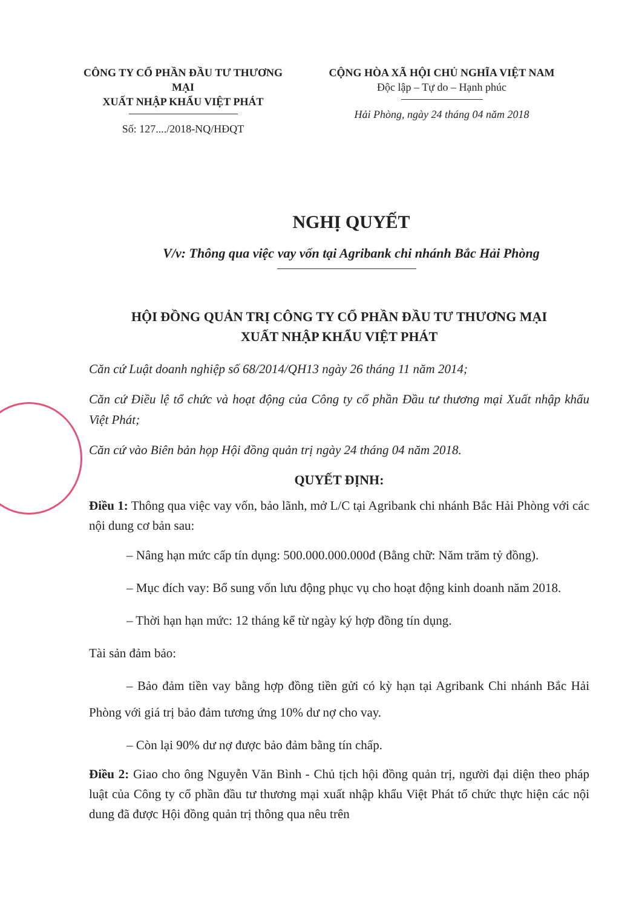CÔNG TY CỔ PHẦN ĐẦU TƯ THƯƠNG MẠI
XUẤT NHẬP KHẨU VIỆT PHÁT
Số: 127..../2018-NQ/HĐQT
CỘNG HÒA XÃ HỘI CHỦ NGHĨA VIỆT NAM
Độc lập – Tự do – Hạnh phúc
Hải Phòng, ngày 24 tháng 04 năm 2018
NGHỊ QUYẾT
V/v: Thông qua việc vay vốn tại Agribank chi nhánh Bắc Hải Phòng
HỘI ĐỒNG QUẢN TRỊ CÔNG TY CỔ PHẦN ĐẦU TƯ THƯƠNG MẠI
XUẤT NHẬP KHẨU VIỆT PHÁT
Căn cứ Luật doanh nghiệp số 68/2014/QH13 ngày 26 tháng 11 năm 2014;
Căn cứ Điều lệ tổ chức và hoạt động của Công ty cổ phần Đầu tư thương mại Xuất nhập khẩu Việt Phát;
Căn cứ vào Biên bản họp Hội đồng quản trị ngày 24 tháng 04 năm 2018.
QUYẾT ĐỊNH:
Điều 1: Thông qua việc vay vốn, bảo lãnh, mở L/C tại Agribank chi nhánh Bắc Hải Phòng với các nội dung cơ bản sau:
– Nâng hạn mức cấp tín dụng: 500.000.000.000đ (Bằng chữ: Năm trăm tỷ đồng).
– Mục đích vay: Bổ sung vốn lưu động phục vụ cho hoạt động kinh doanh năm 2018.
– Thời hạn hạn mức: 12 tháng kể từ ngày ký hợp đồng tín dụng.
Tài sản đảm bảo:
– Bảo đảm tiền vay bằng hợp đồng tiền gửi có kỳ hạn tại Agribank Chi nhánh Bắc Hải Phòng với giá trị bảo đảm tương ứng 10% dư nợ cho vay.
– Còn lại 90% dư nợ được bảo đảm bằng tín chấp.
Điều 2: Giao cho ông Nguyễn Văn Bình - Chủ tịch hội đồng quản trị, người đại diện theo pháp luật của Công ty cổ phần đầu tư thương mại xuất nhập khẩu Việt Phát tổ chức thực hiện các nội dung đã được Hội đồng quản trị thông qua nêu trên